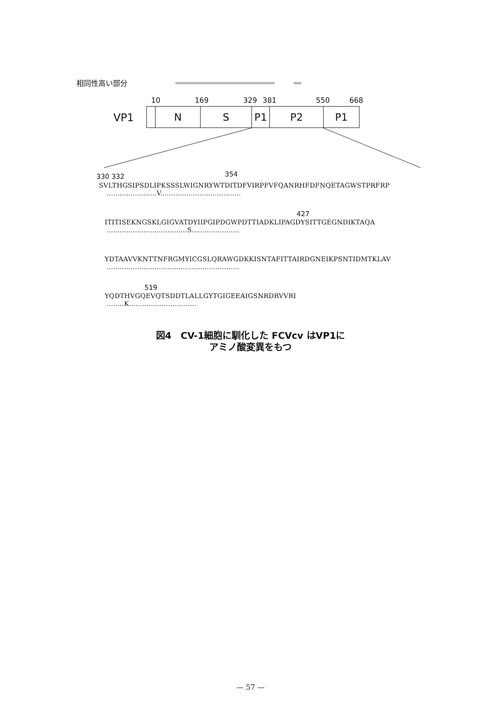相同性高い部分
10 169 329 381 550 668
VP1 N S P1 P2 P1
330 332 354
SVLTHGSIPSDLIPKSSSLWIGNRYWTDITDFVIRPFVFQANRHFDFNQETAGWSTPRFRP
.......................V.....................................
427
ITITISEKNGSKLGIGVATDYIIPGIPDGWPDTTIADKLIPAGDYSITTGEGNDIKTAQA
.....................................S......................
YDTAAVVKNTTNFRGMYICGSLQRAWGDKKISNTAFITTAIRDGNEIKPSNTIDMTKLAV
.............................................................
519
YQDTHVGQEVQTSDDTLALLGYTGIGEEAIGSNRDRVVRI
........K...............................
図4　CV-1細胞に馴化した FCVcv はVP1に
アミノ酸変異をもつ
— 57 —